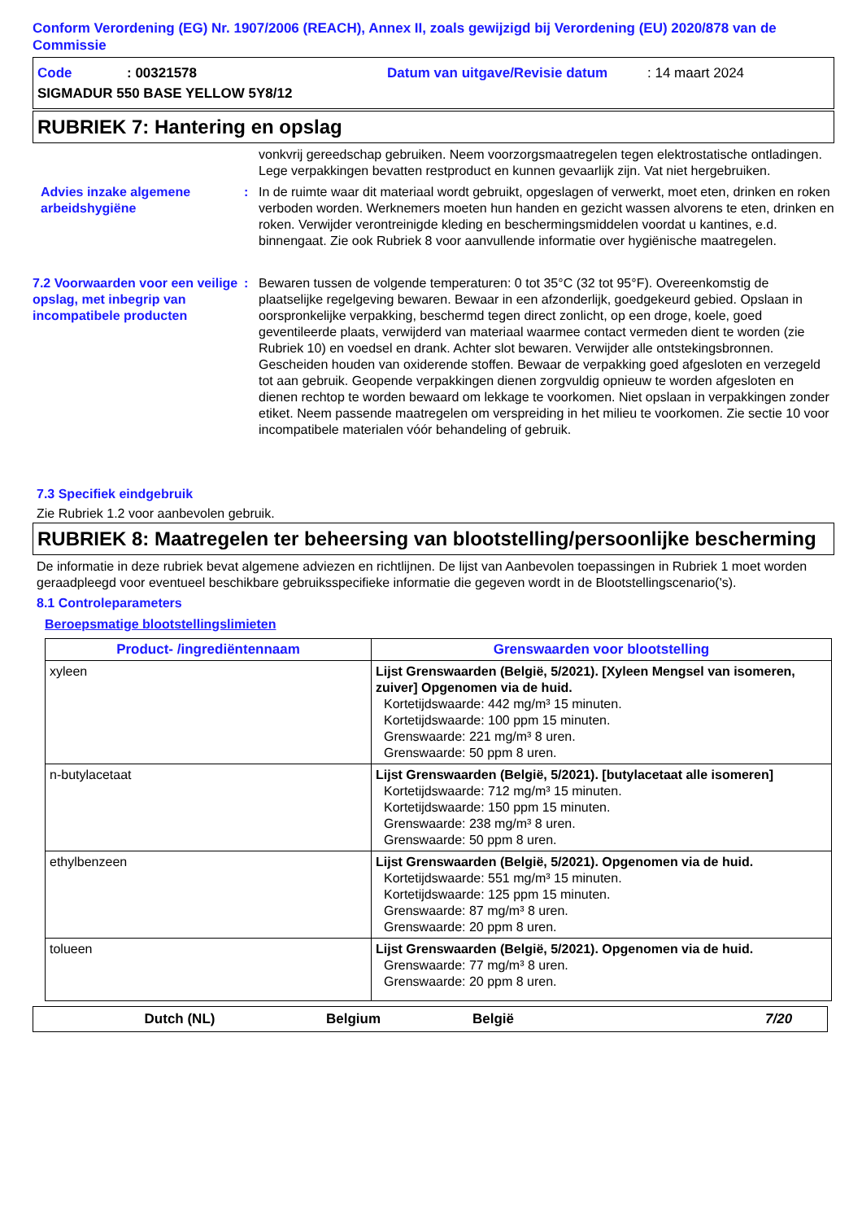Conform Verordening (EG) Nr. 1907/2006 (REACH), Annex II, zoals gewijzigd bij Verordening (EU) 2020/878 van de Commissie
Code: 00321578 Datum van uitgave/Revisie datum: 14 maart 2024
SIGMADUR 550 BASE YELLOW 5Y8/12
RUBRIEK 7: Hantering en opslag
vonkvrij gereedschap gebruiken. Neem voorzorgsmaatregelen tegen elektrostatische ontladingen. Lege verpakkingen bevatten restproduct en kunnen gevaarlijk zijn. Vat niet hergebruiken.
Advies inzake algemene arbeidshygiëne
: In de ruimte waar dit materiaal wordt gebruikt, opgeslagen of verwerkt, moet eten, drinken en roken verboden worden. Werknemers moeten hun handen en gezicht wassen alvorens te eten, drinken en roken. Verwijder verontreinigde kleding en beschermingsmiddelen voordat u kantines, e.d. binnengaat. Zie ook Rubriek 8 voor aanvullende informatie over hygiënische maatregelen.
7.2 Voorwaarden voor een veilige opslag, met inbegrip van incompatibele producten
: Bewaren tussen de volgende temperaturen: 0 tot 35°C (32 tot 95°F). Overeenkomstig de plaatselijke regelgeving bewaren. Bewaar in een afzonderlijk, goedgekeurd gebied. Opslaan in oorspronkelijke verpakking, beschermd tegen direct zonlicht, op een droge, koele, goed geventileerde plaats, verwijderd van materiaal waarmee contact vermeden dient te worden (zie Rubriek 10) en voedsel en drank. Achter slot bewaren. Verwijder alle ontstekingsbronnen. Gescheiden houden van oxiderende stoffen. Bewaar de verpakking goed afgesloten en verzegeld tot aan gebruik. Geopende verpakkingen dienen zorgvuldig opnieuw te worden afgesloten en dienen rechtop te worden bewaard om lekkage te voorkomen. Niet opslaan in verpakkingen zonder etiket. Neem passende maatregelen om verspreiding in het milieu te voorkomen. Zie sectie 10 voor incompatibele materialen vóór behandeling of gebruik.
7.3 Specifiek eindgebruik
Zie Rubriek 1.2 voor aanbevolen gebruik.
RUBRIEK 8: Maatregelen ter beheersing van blootstelling/persoonlijke bescherming
De informatie in deze rubriek bevat algemene adviezen en richtlijnen. De lijst van Aanbevolen toepassingen in Rubriek 1 moet worden geraadpleegd voor eventueel beschikbare gebruiksspecifieke informatie die gegeven wordt in de Blootstellingscenario('s).
8.1 Controleparameters
Beroepsmatige blootstellingslimieten
| Product- /ingrediëntennaam | Grenswaarden voor blootstelling |
| --- | --- |
| xyleen | Lijst Grenswaarden (België, 5/2021). [Xyleen Mengsel van isomeren, zuiver] Opgenomen via de huid. Kortetijdswaarde: 442 mg/m³ 15 minuten. Kortetijdswaarde: 100 ppm 15 minuten. Grenswaarde: 221 mg/m³ 8 uren. Grenswaarde: 50 ppm 8 uren. |
| n-butylacetaat | Lijst Grenswaarden (België, 5/2021). [butylacetaat alle isomeren] Kortetijdswaarde: 712 mg/m³ 15 minuten. Kortetijdswaarde: 150 ppm 15 minuten. Grenswaarde: 238 mg/m³ 8 uren. Grenswaarde: 50 ppm 8 uren. |
| ethylbenzeen | Lijst Grenswaarden (België, 5/2021). Opgenomen via de huid. Kortetijdswaarde: 551 mg/m³ 15 minuten. Kortetijdswaarde: 125 ppm 15 minuten. Grenswaarde: 87 mg/m³ 8 uren. Grenswaarde: 20 ppm 8 uren. |
| tolueen | Lijst Grenswaarden (België, 5/2021). Opgenomen via de huid. Grenswaarde: 77 mg/m³ 8 uren. Grenswaarde: 20 ppm 8 uren. |
Dutch (NL) Belgium België 7/20